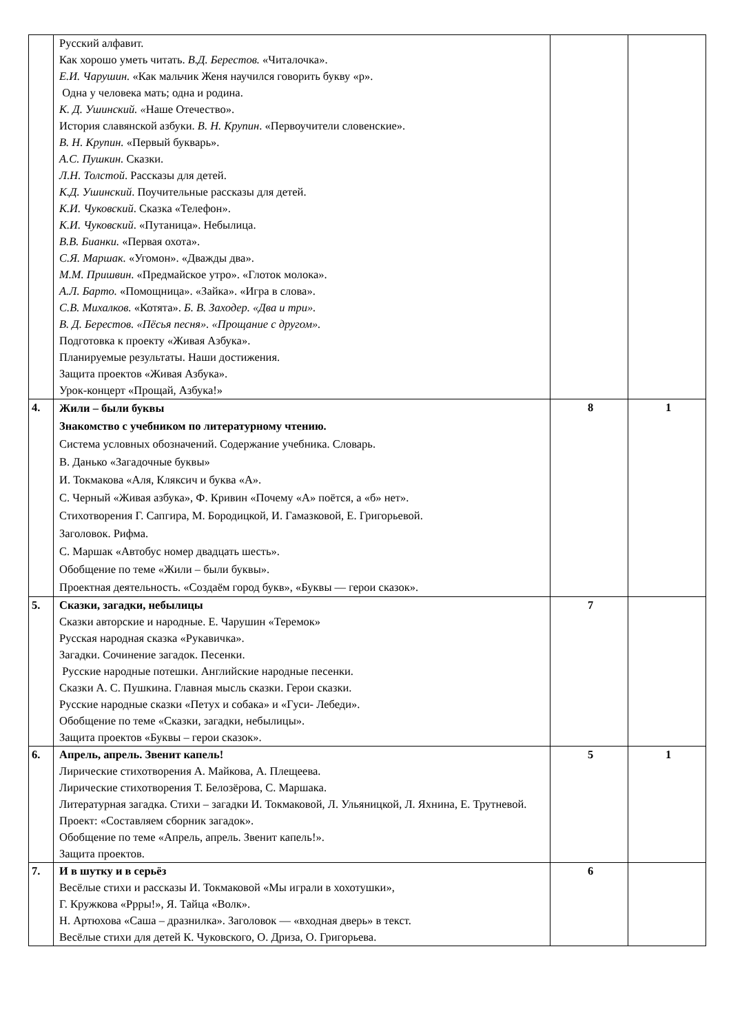| | Русский алфавит. Как хорошо уметь читать. В.Д. Берестов. «Читалочка». Е.И. Чарушин. «Как мальчик Женя научился говорить букву «р». Одна у человека мать; одна и родина. К. Д. Ушинский. « Наше Отечество». История славянской азбуки. В. Н. Крупин . «Первоучители словенские». В. Н. Крупин. «Первый букварь». А.С. Пушкин. Сказки. Л.Н. Толстой . Рассказы для детей. К.Д. Ушинский . Поучительные рассказы для детей. К.И. Чуковский . Сказка «Телефон». К.И. Чуковский . «Путаница». Небылица. В.В. Бианки. «Первая охота». С.Я. Маршак. «Угомон». «Дважды два». М.М. Пришвин . «Предмайское утро». «Глоток молока». А.Л. Барто. «Помощница». «Зайка». «Игра в слова». С.В. Михалков. «Котята». Б. В. Заходер. «Два и три». В. Д. Берестов. «Пёсья песня». «Прощание с другом». Подготовка к проекту «Живая Азбука». Планируемые результаты. Наши достижения. Защита проектов «Живая Азбука». Урок-концерт «Прощай, Азбука!» | | |
| 4. | Жили – были буквы Знакомство с учебником по литературному чтению. Система условных обозначений. Содержание учебника. Словарь. В. Данько «Загадочные буквы» И. Токмакова «Аля, Кляксич и буква «А». С. Черный «Живая азбука», Ф. Кривин «Почему «А» поётся, а «б» нет». Стихотворения Г. Сапгира, М. Бородицкой, И. Гамазковой, Е. Григорьевой. Заголовок. Рифма. С. Маршак «Автобус номер двадцать шесть». Обобщение по теме «Жили – были буквы». Проектная деятельность. «Создаём город букв», «Буквы — герои сказок». | 8 | 1 |
| 5. | Сказки, загадки, небылицы Сказки авторские и народные. Е. Чарушин «Теремок» Русская народная сказка «Рукавичка». Загадки. Сочинение загадок. Песенки. Русские народные потешки. Английские народные песенки. Сказки А. С. Пушкина. Главная мысль сказки. Герои сказки. Русские народные сказки «Петух и собака» и «Гуси- Лебеди». Обобщение по теме «Сказки, загадки, небылицы». Защита проектов «Буквы – герои сказок». | 7 | |
| 6. | Апрель, апрель. Звенит капель! Лирические стихотворения А. Майкова, А. Плещеева. Лирические стихотворения Т. Белозёрова, С. Маршака. Литературная загадка. Стихи – загадки И. Токмаковой, Л. Ульяницкой, Л. Яхнина, Е. Трутневой. Проект: «Составляем сборник загадок». Обобщение по теме «Апрель, апрель. Звенит капель!». Защита проектов. | 5 | 1 |
| 7. | И в шутку и в серьёз Весёлые стихи и рассказы И. Токмаковой «Мы играли в хохотушки», Г. Кружкова «Ррры!», Я. Тайца «Волк». Н. Артюхова «Саша – дразнилка». Заголовок — «входная дверь» в текст. Весёлые стихи для детей К. Чуковского, О. Дриза, О. Григорьева. | 6 | |